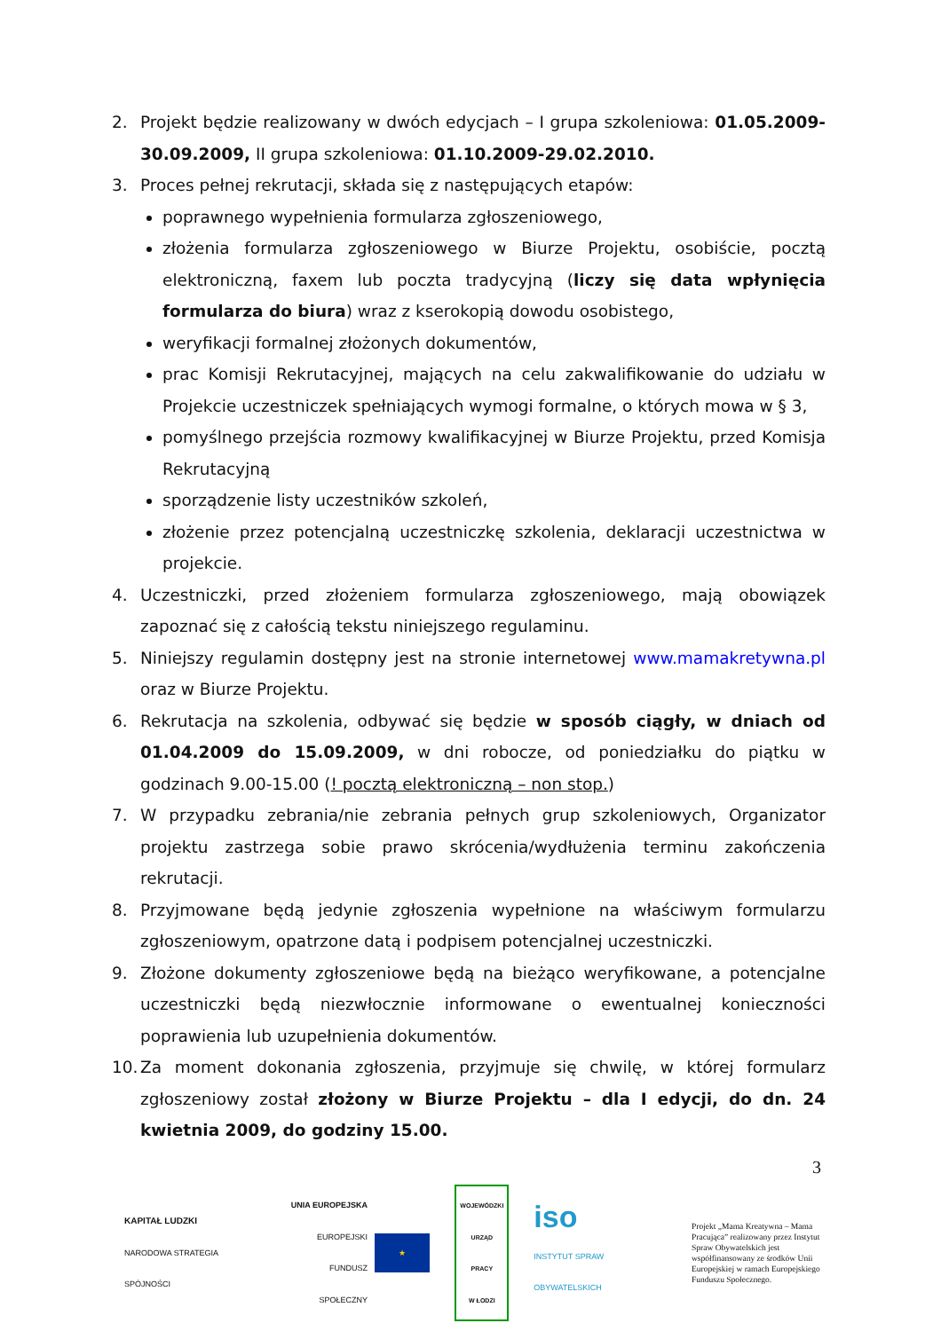2. Projekt będzie realizowany w dwóch edycjach – I grupa szkoleniowa: 01.05.2009-30.09.2009, II grupa szkoleniowa: 01.10.2009-29.02.2010.
3. Proces pełnej rekrutacji, składa się z następujących etapów:
poprawnego wypełnienia formularza zgłoszeniowego,
złożenia formularza zgłoszeniowego w Biurze Projektu, osobiście, pocztą elektroniczną, faxem lub poczta tradycyjną (liczy się data wpłynięcia formularza do biura) wraz z kserokopią dowodu osobistego,
weryfikacji formalnej złożonych dokumentów,
prac Komisji Rekrutacyjnej, mających na celu zakwalifikowanie do udziału w Projekcie uczestniczek spełniających wymogi formalne, o których mowa w § 3,
pomyślnego przejścia rozmowy kwalifikacyjnej w Biurze Projektu, przed Komisja Rekrutacyjną
sporządzenie listy uczestników szkoleń,
złożenie przez potencjalną uczestniczkę szkolenia, deklaracji uczestnictwa w projekcie.
4. Uczestniczki, przed złożeniem formularza zgłoszeniowego, mają obowiązek zapoznać się z całością tekstu niniejszego regulaminu.
5. Niniejszy regulamin dostępny jest na stronie internetowej www.mamakretywna.pl oraz w Biurze Projektu.
6. Rekrutacja na szkolenia, odbywać się będzie w sposób ciągły, w dniach od 01.04.2009 do 15.09.2009, w dni robocze, od poniedziałku do piątku w godzinach 9.00-15.00 (! pocztą elektroniczną – non stop.)
7. W przypadku zebrania/nie zebrania pełnych grup szkoleniowych, Organizator projektu zastrzega sobie prawo skrócenia/wydłużenia terminu zakończenia rekrutacji.
8. Przyjmowane będą jedynie zgłoszenia wypełnione na właściwym formularzu zgłoszeniowym, opatrzone datą i podpisem potencjalnej uczestniczki.
9. Złożone dokumenty zgłoszeniowe będą na bieżąco weryfikowane, a potencjalne uczestniczki będą niezwłocznie informowane o ewentualnej konieczności poprawienia lub uzupełnienia dokumentów.
10.
Za moment dokonania zgłoszenia, przyjmuje się chwilę, w której formularz zgłoszeniowy został złożony w Biurze Projektu – dla I edycji, do dn. 24 kwietnia 2009, do godziny 15.00.
3
KAPITAŁ LUDZKI
NARODOWA STRATEGIA SPÓJNOŚCI
UNIA EUROPEJSKA
EUROPEJSKI
FUNDUSZ SPOŁECZNY
★
WOJEWÓDZKI
URZĄD PRACY
W ŁODZI
iso
INSTYTUT SPRAW OBYWATELSKICH
Projekt „Mama Kreatywna – Mama Pracująca” realizowany przez Instytut Spraw Obywatelskich jest współfinansowany ze środków Unii Europejskiej w ramach Europejskiego Funduszu Społecznego.